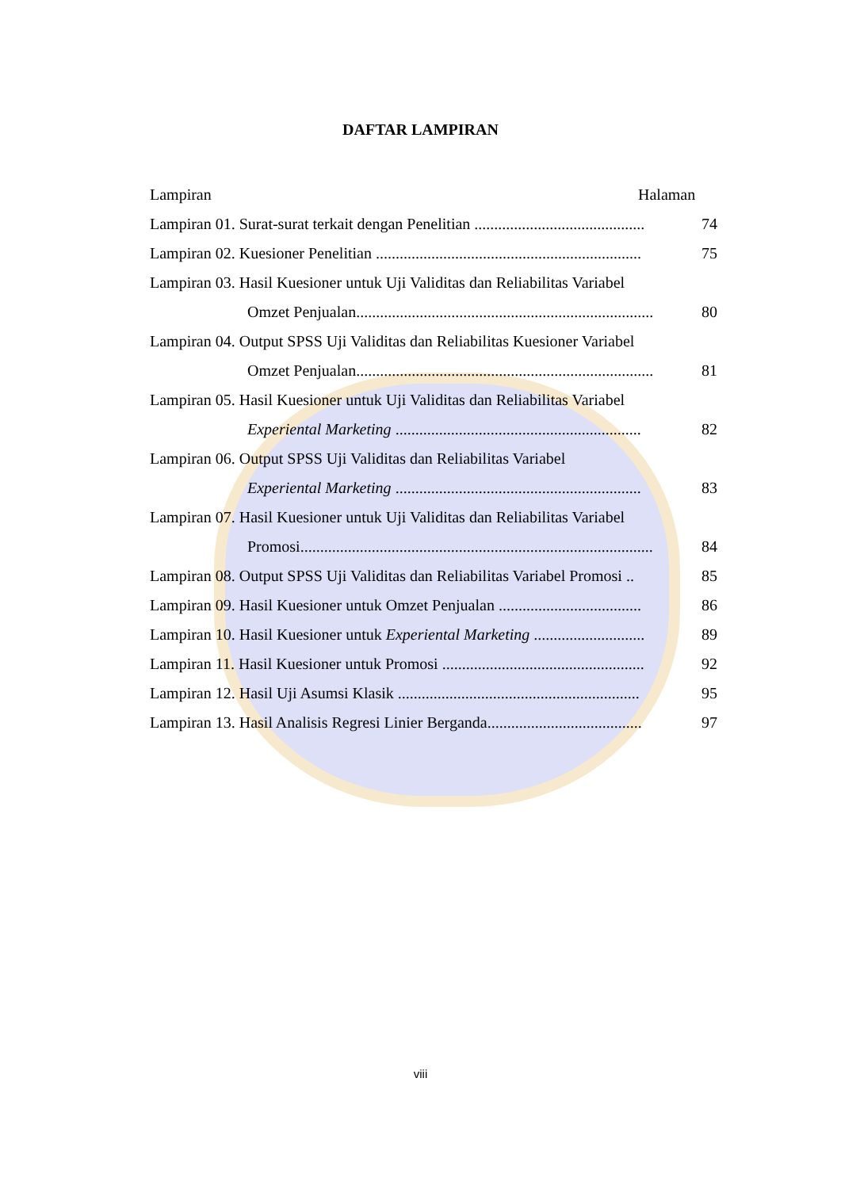DAFTAR LAMPIRAN
Lampiran Halaman
Lampiran 01. Surat-surat terkait dengan Penelitian ........................................... 74
Lampiran 02. Kuesioner Penelitian ................................................................... 75
Lampiran 03. Hasil Kuesioner untuk Uji Validitas dan Reliabilitas Variabel
Omzet Penjualan........................................................................... 80
Lampiran 04. Output SPSS Uji Validitas dan Reliabilitas Kuesioner Variabel
Omzet Penjualan........................................................................... 81
Lampiran 05. Hasil Kuesioner untuk Uji Validitas dan Reliabilitas Variabel
Experiental Marketing .............................................................. 82
Lampiran 06. Output SPSS Uji Validitas dan Reliabilitas Variabel
Experiental Marketing .............................................................. 83
Lampiran 07. Hasil Kuesioner untuk Uji Validitas dan Reliabilitas Variabel
Promosi......................................................................................... 84
Lampiran 08. Output SPSS Uji Validitas dan Reliabilitas Variabel Promosi .. 85
Lampiran 09. Hasil Kuesioner untuk Omzet Penjualan .................................... 86
Lampiran 10. Hasil Kuesioner untuk Experiental Marketing ............................ 89
Lampiran 11. Hasil Kuesioner untuk Promosi ................................................... 92
Lampiran 12. Hasil Uji Asumsi Klasik ............................................................. 95
Lampiran 13. Hasil Analisis Regresi Linier Berganda....................................... 97
viii